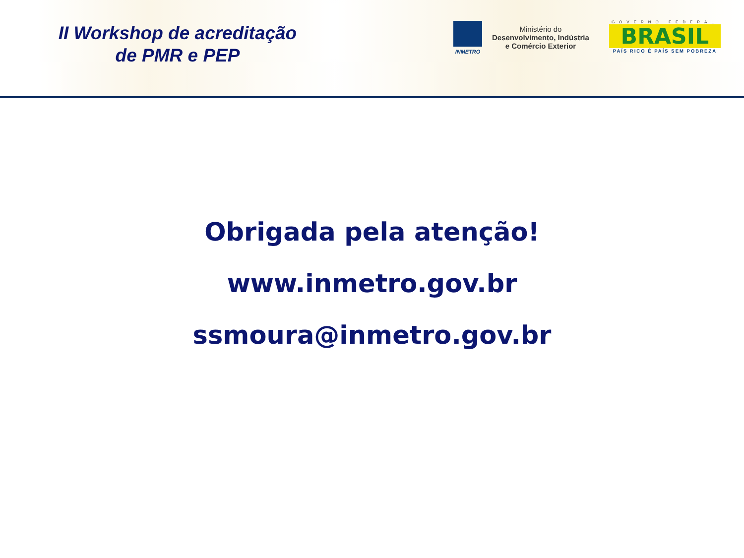II Workshop de acreditação
de PMR e PEP
INMETRO
Ministério do
Desenvolvimento, Indústria
e Comércio Exterior
GOVERNO FEDERAL
BRASIL
PAÍS RICO É PAÍS SEM POBREZA
Obrigada pela atenção!
www.inmetro.gov.br
ssmoura@inmetro.gov.br